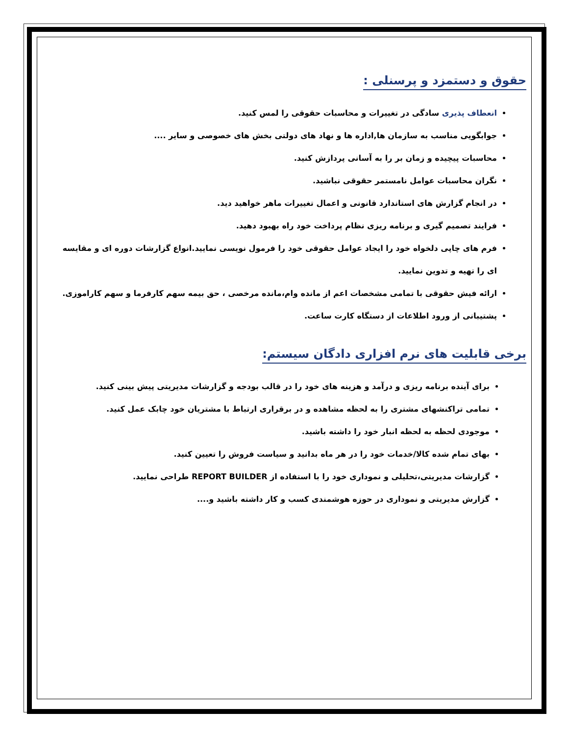حقوق و دستمزد و پرسنلی :
انعطاف پذیری سادگی در تغییرات و محاسبات حقوقی را لمس کنید.
جوابگویی مناسب به سازمان ها,اداره ها و نهاد های دولتی بخش های خصوصی و سایر ....
محاسبات پیچیده و زمان بر را به آسانی پردازش کنید.
نگران محاسبات عوامل نامستمر حقوقی نباشید.
در انجام گزارش های استاندارد قانونی و اعمال تغییرات ماهر خواهید دید.
فرایند تصمیم گیری و برنامه ریزی نظام پرداخت خود راه بهبود دهید.
فرم های چاپی دلخواه خود را ایجاد عوامل حقوقی خود را فرمول نویسی نمایید.انواع گزارشات دوره ای و مقایسه ای را تهیه و تدوین نمایید.
ارائه فیش حقوقی با تمامی مشخصات اعم از مانده وام،مانده مرخصی ، حق بیمه سهم کارفرما و سهم کاراموزی.
پشتیبانی از ورود اطلاعات از دستگاه کارت ساعت.
برخی قابلیت های نرم افزاری دادگان سیستم:
برای آینده برنامه ریزی و درآمد و هزینه های خود را در قالب بودجه و گزارشات مدیریتی پیش بینی کنید.
تمامی تراکنشهای مشتری را به لحظه مشاهده و در برقراری ارتباط با مشتریان خود چابک عمل کنید.
موجودی لحظه به لحظه انبار خود را داشته باشید.
بهای تمام شده کالا/خدمات خود را در هر ماه بدانید و سیاست فروش را تعیین کنید.
گزارشات مدیریتی،تحلیلی و نموداری خود را با استفاده از REPORT BUILDER طراحی نمایید.
گزارش مدیریتی و نموداری در حوزه هوشمندی کسب و کار داشته باشید و....